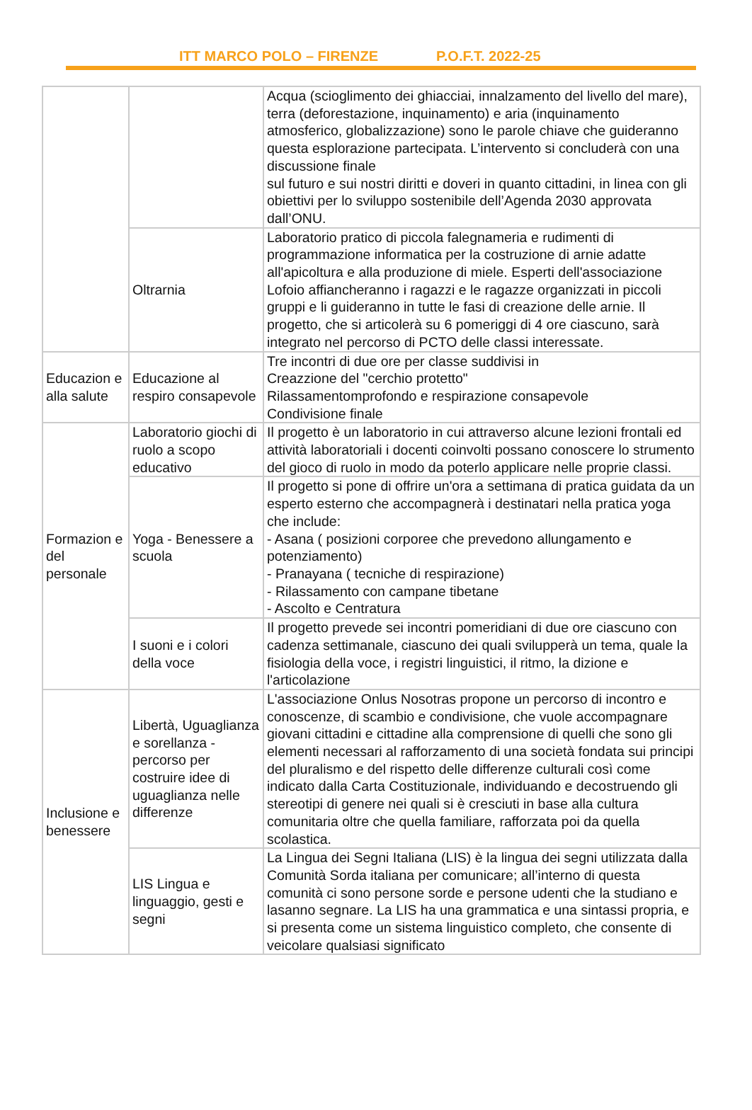ITT MARCO POLO – FIRENZE P.O.F.T. 2022-25
| | | Acqua (scioglimento dei ghiacciai, innalzamento del livello del mare), terra (deforestazione, inquinamento) e aria (inquinamento atmosferico, globalizzazione) sono le parole chiave che guideranno questa esplorazione partecipata. L’intervento si concluderà con una discussione finale sul futuro e sui nostri diritti e doveri in quanto cittadini, in linea con gli obiettivi per lo sviluppo sostenibile dell’Agenda 2030 approvata dall’ONU. |
| | Oltrarnia | Laboratorio pratico di piccola falegnameria e rudimenti di programmazione informatica per la costruzione di arnie adatte all'apicoltura e alla produzione di miele. Esperti dell'associazione Lofoio affiancheranno i ragazzi e le ragazze organizzati in piccoli gruppi e li guideranno in tutte le fasi di creazione delle arnie. Il progetto, che si articolerà su 6 pomeriggi di 4 ore ciascuno, sarà integrato nel percorso di PCTO delle classi interessate. |
| Educazion e alla salute | Educazione al respiro consapevole | Tre incontri di due ore per classe suddivisi in Creazzione del "cerchio protetto" Rilassamentomprofondo e respirazione consapevole Condivisione finale |
| Formazion e del personale | Laboratorio giochi di ruolo a scopo educativo | Il progetto è un laboratorio in cui attraverso alcune lezioni frontali ed attività laboratoriali i docenti coinvolti possano conoscere lo strumento del gioco di ruolo in modo da poterlo applicare nelle proprie classi. |
| | Yoga - Benessere a scuola | Il progetto si pone di offrire un'ora a settimana di pratica guidata da un esperto esterno che accompagnerà i destinatari nella pratica yoga che include: - Asana ( posizioni corporee che prevedono allungamento e potenziamento) - Pranayana ( tecniche di respirazione) - Rilassamento con campane tibetane - Ascolto e Centratura |
| | I suoni e i colori della voce | Il progetto prevede sei incontri pomeridiani di due ore ciascuno con cadenza settimanale, ciascuno dei quali svilupperà un tema, quale la fisiologia della voce, i registri linguistici, il ritmo, la dizione e l'articolazione |
| Inclusione e benessere | Libertà, Uguaglianza e sorellanza - percorso per costruire idee di uguaglianza nelle differenze | L'associazione Onlus Nosotras propone un percorso di incontro e conoscenze, di scambio e condivisione, che vuole accompagnare giovani cittadini e cittadine alla comprensione di quelli che sono gli elementi necessari al rafforzamento di una società fondata sui principi del pluralismo e del rispetto delle differenze culturali così come indicato dalla Carta Costituzionale, individuando e decostruendo gli stereotipi di genere nei quali si è cresciuti in base alla cultura comunitaria oltre che quella familiare, rafforzata poi da quella scolastica. |
| | LIS Lingua e linguaggio, gesti e segni | La Lingua dei Segni Italiana (LIS) è la lingua dei segni utilizzata dalla Comunità Sorda italiana per comunicare; all’interno di questa comunità ci sono persone sorde e persone udenti che la studiano e lasanno segnare. La LIS ha una grammatica e una sintassi propria, e si presenta come un sistema linguistico completo, che consente di veicolare qualsiasi significato |